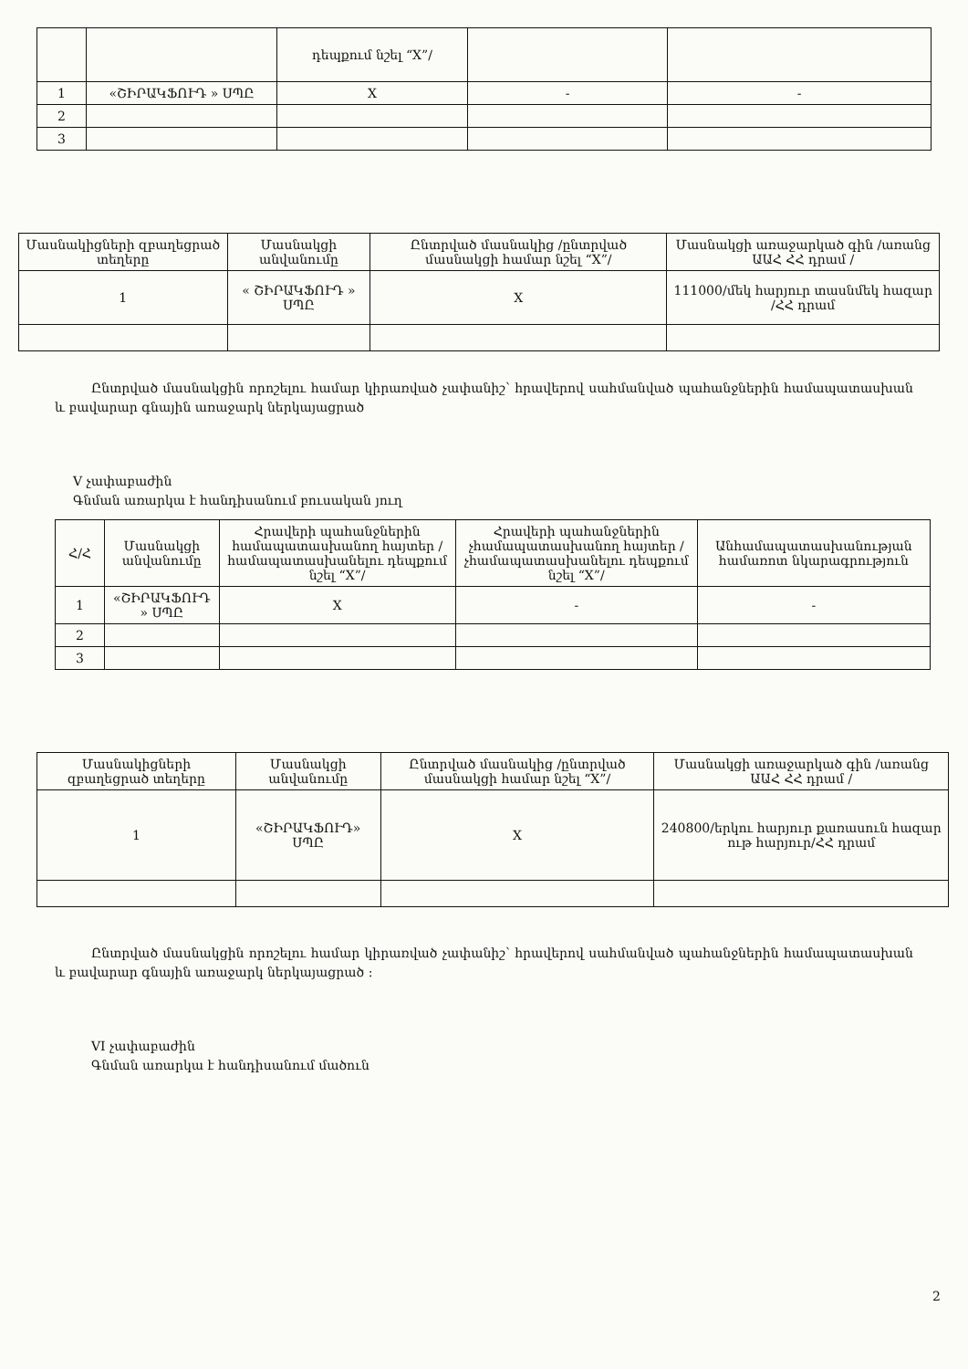| | | դեպքում նշել “X”/ | | |
| 1 | «ՇԻՐԱԿՖՈՒԴ » ՍՊԸ | X | - | - |
| 2 | | | | |
| 3 | | | | |
| Մասնակիցների զբաղեցրած տեղերը | Մասնակցի անվանումը | Ընտրված մասնակից /ընտրված մասնակցի համար նշել “X”/ | Մասնակցի առաջարկած գին /առանց ԱԱՀ ՀՀ դրամ / |
| --- | --- | --- | --- |
| 1 | « ՇԻՐԱԿՖՈՒԴ » ՍՊԸ | X | 111000/մեկ հարյուր տասնմեկ հազար /ՀՀ դրամ |
Ընտրված մասնակցին որոշելու համար կիրառված չափանիշ՝ հրավերով սահմանված պահանջներին համապատասխան և բավարար գնային առաջարկ ներկայացրած
V չափաբաժին
Գնման առարկա է հանդիսանում բուսական յուղ
| Հ/Հ | Մասնակցի անվանումը | Հրավերի պահանջներին համապատասխանող հայտեր /համապատասխանելու դեպքում նշել “X”/ | Հրավերի պահանջներին չհամապատասխանող հայտեր /չհամապատասխանելու դեպքում նշել “X”/ | Անհամապատասխանության համառոտ նկարագրություն |
| --- | --- | --- | --- | --- |
| 1 | «ՇԻՐԱԿՖՈՒԴ » ՍՊԸ | X | - | - |
| 2 | | | | |
| 3 | | | | |
| Մասնակիցների զբաղեցրած տեղերը | Մասնակցի անվանումը | Ընտրված մասնակից /ընտրված մասնակցի համար նշել “X”/ | Մասնակցի առաջարկած գին /առանց ԱԱՀ ՀՀ դրամ / |
| --- | --- | --- | --- |
| 1 | «ՇԻՐԱԿՖՈՒԴ» ՍՊԸ | X | 240800/երկու հարյուր քառասուն հազար ութ հարյուր/ՀՀ դրամ |
Ընտրված մասնակցին որոշելու համար կիրառված չափանիշ՝ հրավերով սահմանված պահանջներին համապատասխան և բավարար գնային առաջարկ ներկայացրած ։
VI չափաբաժին
Գնման առարկա է հանդիսանում մածուն
2